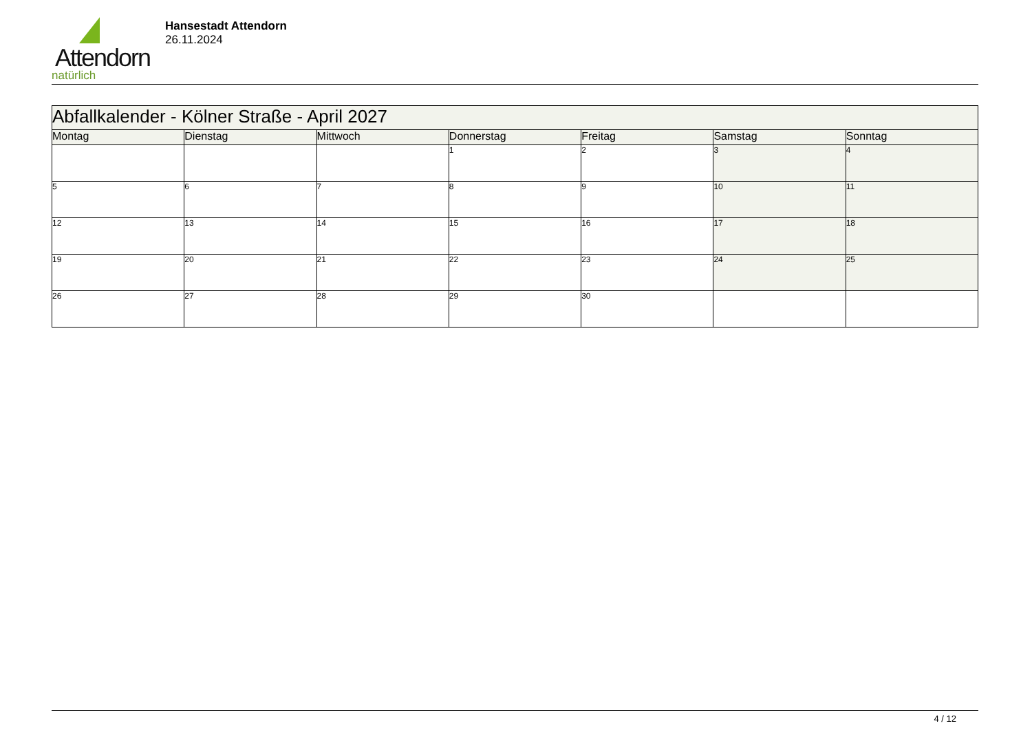Attendorn
natürlich
Hansestadt Attendorn
26.11.2024
| Abfallkalender - Kölner Straße - April 2027 | | | | | | |
| Montag | Dienstag | Mittwoch | Donnerstag | Freitag | Samstag | Sonntag |
| | | | 1 | 2 | 3 | 4 |
| 5 | 6 | 7 | 8 | 9 | 10 | 11 |
| 12 | 13 | 14 | 15 | 16 | 17 | 18 |
| 19 | 20 | 21 | 22 | 23 | 24 | 25 |
| 26 | 27 | 28 | 29 | 30 | | |
4 / 12